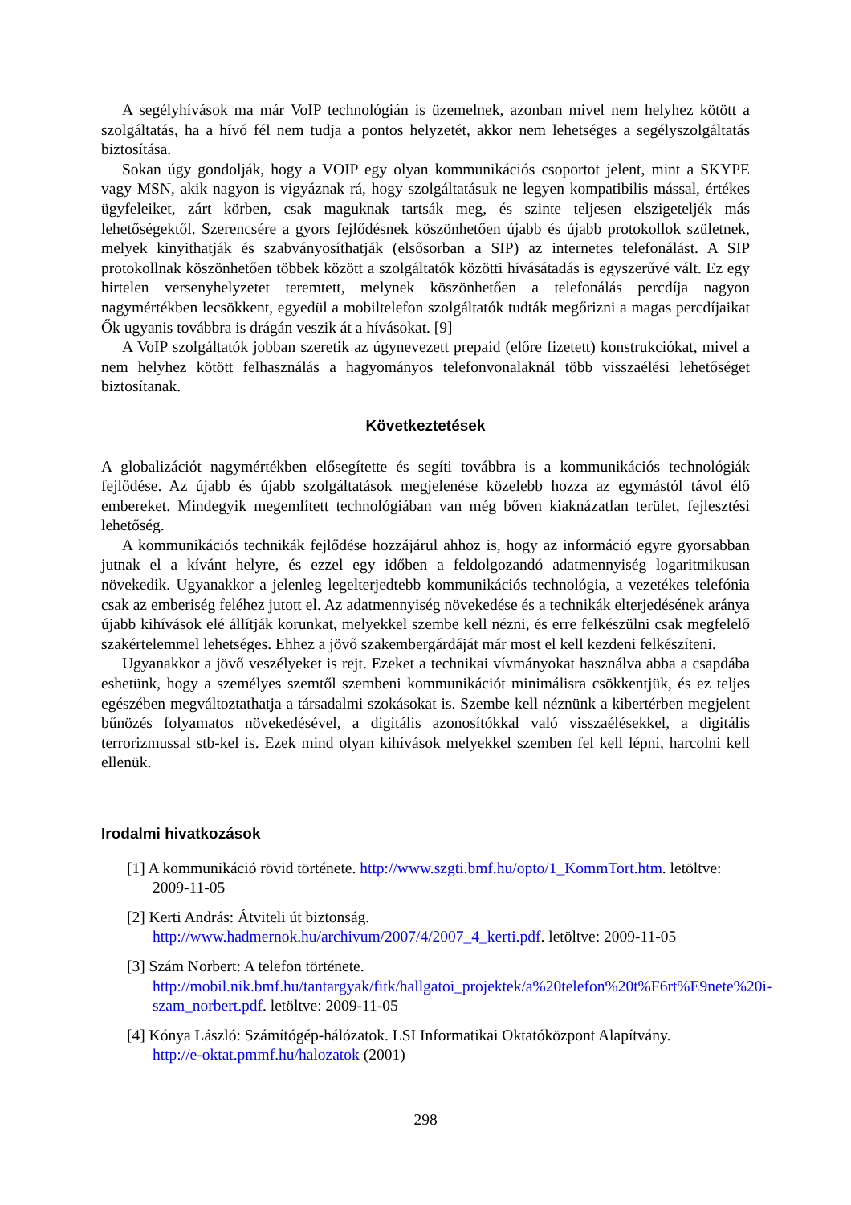A segélyhívások ma már VoIP technológián is üzemelnek, azonban mivel nem helyhez kötött a szolgáltatás, ha a hívó fél nem tudja a pontos helyzetét, akkor nem lehetséges a segélyszolgáltatás biztosítása.
Sokan úgy gondolják, hogy a VOIP egy olyan kommunikációs csoportot jelent, mint a SKYPE vagy MSN, akik nagyon is vigyáznak rá, hogy szolgáltatásuk ne legyen kompatibilis mással, értékes ügyfeleiket, zárt körben, csak maguknak tartsák meg, és szinte teljesen elszigeteljék más lehetőségektől. Szerencsére a gyors fejlődésnek köszönhetően újabb és újabb protokollok születnek, melyek kinyithatják és szabványosíthatják (elsősorban a SIP) az internetes telefonálást. A SIP protokollnak köszönhetően többek között a szolgáltatók közötti hívásátadás is egyszerűvé vált. Ez egy hirtelen versenyhelyzetet teremtett, melynek köszönhetően a telefonálás percdíja nagyon nagymértékben lecsökkent, egyedül a mobiltelefon szolgáltatók tudták megőrizni a magas percdíjaikat Ők ugyanis továbbra is drágán veszik át a hívásokat. [9]
A VoIP szolgáltatók jobban szeretik az úgynevezett prepaid (előre fizetett) konstrukciókat, mivel a nem helyhez kötött felhasználás a hagyományos telefonvonalaknál több visszaélési lehetőséget biztosítanak.
Következtetések
A globalizációt nagymértékben elősegítette és segíti továbbra is a kommunikációs technológiák fejlődése. Az újabb és újabb szolgáltatások megjelenése közelebb hozza az egymástól távol élő embereket. Mindegyik megemlített technológiában van még bőven kiaknázatlan terület, fejlesztési lehetőség.
A kommunikációs technikák fejlődése hozzájárul ahhoz is, hogy az információ egyre gyorsabban jutnak el a kívánt helyre, és ezzel egy időben a feldolgozandó adatmennyiség logaritmikusan növekedik. Ugyanakkor a jelenleg legelterjedtebb kommunikációs technológia, a vezetékes telefónia csak az emberiség feléhez jutott el. Az adatmennyiség növekedése és a technikák elterjedésének aránya újabb kihívások elé állítják korunkat, melyekkel szembe kell nézni, és erre felkészülni csak megfelelő szakértelemmel lehetséges. Ehhez a jövő szakembergárdáját már most el kell kezdeni felkészíteni.
Ugyanakkor a jövő veszélyeket is rejt. Ezeket a technikai vívmányokat használva abba a csapdába eshetünk, hogy a személyes szemtől szembeni kommunikációt minimálisra csökkentjük, és ez teljes egészében megváltoztathatja a társadalmi szokásokat is. Szembe kell néznünk a kibertérben megjelent bűnözés folyamatos növekedésével, a digitális azonosítókkal való visszaélésekkel, a digitális terrorizmussal stb-kel is. Ezek mind olyan kihívások melyekkel szemben fel kell lépni, harcolni kell ellenük.
Irodalmi hivatkozások
[1] A kommunikáció rövid története. http://www.szgti.bmf.hu/opto/1_KommTort.htm. letöltve: 2009-11-05
[2] Kerti András: Átviteli út biztonság.
http://www.hadmernok.hu/archivum/2007/4/2007_4_kerti.pdf. letöltve: 2009-11-05
[3] Szám Norbert: A telefon története.
http://mobil.nik.bmf.hu/tantargyak/fitk/hallgatoi_projektek/a%20telefon%20t%F6rt%E9nete%20i-szam_norbert.pdf. letöltve: 2009-11-05
[4] Kónya László: Számítógép-hálózatok. LSI Informatikai Oktatóközpont Alapítvány.
http://e-oktat.pmmf.hu/halozatok (2001)
298